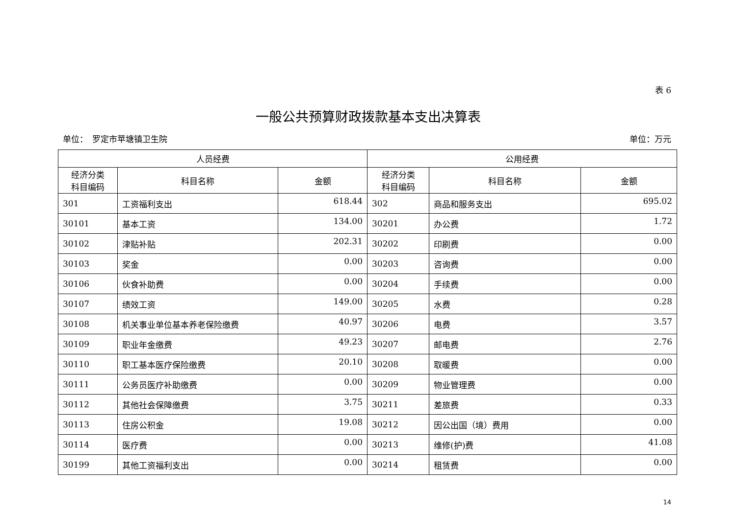表 6
一般公共预算财政拨款基本支出决算表
单位：　罗定市苹塘镇卫生院 单位：万元
| 人员经费 | | | 公用经费 | | |
| --- | --- | --- | --- | --- | --- |
| 经济分类 科目编码 | 科目名称 | 金额 | 经济分类 科目编码 | 科目名称 | 金额 |
| 301 | 工资福利支出 | 618.44 | 302 | 商品和服务支出 | 695.02 |
| 30101 | 基本工资 | 134.00 | 30201 | 办公费 | 1.72 |
| 30102 | 津贴补贴 | 202.31 | 30202 | 印刷费 | 0.00 |
| 30103 | 奖金 | 0.00 | 30203 | 咨询费 | 0.00 |
| 30106 | 伙食补助费 | 0.00 | 30204 | 手续费 | 0.00 |
| 30107 | 绩效工资 | 149.00 | 30205 | 水费 | 0.28 |
| 30108 | 机关事业单位基本养老保险缴费 | 40.97 | 30206 | 电费 | 3.57 |
| 30109 | 职业年金缴费 | 49.23 | 30207 | 邮电费 | 2.76 |
| 30110 | 职工基本医疗保险缴费 | 20.10 | 30208 | 取暖费 | 0.00 |
| 30111 | 公务员医疗补助缴费 | 0.00 | 30209 | 物业管理费 | 0.00 |
| 30112 | 其他社会保障缴费 | 3.75 | 30211 | 差旅费 | 0.33 |
| 30113 | 住房公积金 | 19.08 | 30212 | 因公出国（境）费用 | 0.00 |
| 30114 | 医疗费 | 0.00 | 30213 | 维修(护)费 | 41.08 |
| 30199 | 其他工资福利支出 | 0.00 | 30214 | 租赁费 | 0.00 |
14